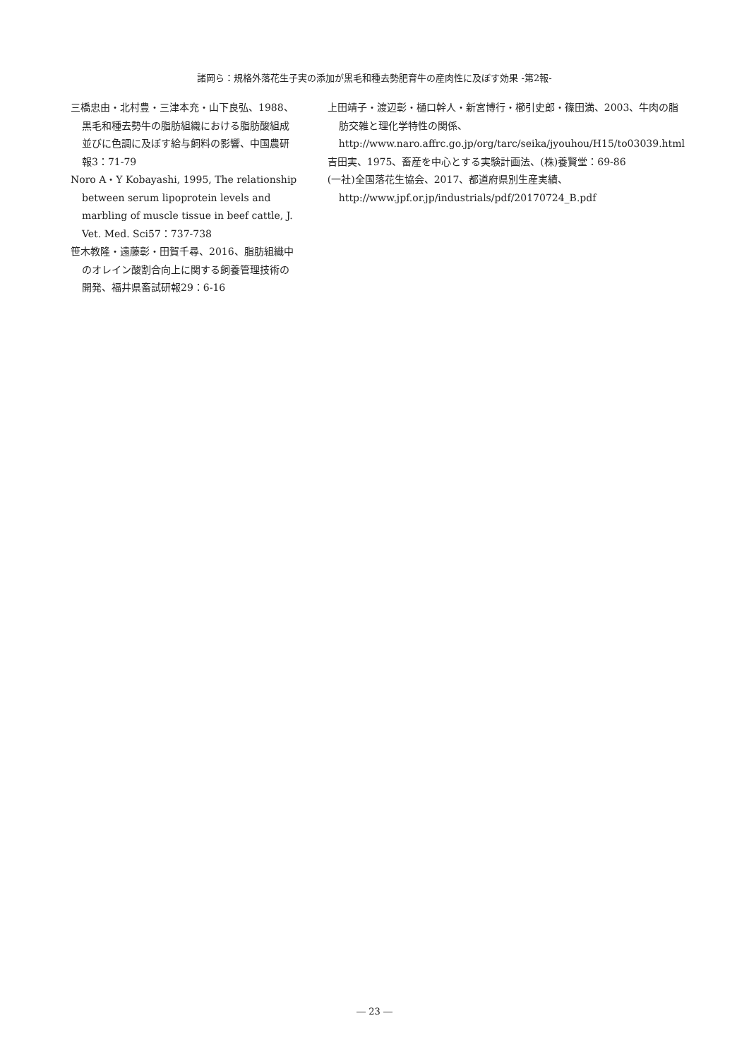諸岡ら：規格外落花生子実の添加が黒毛和種去勢肥育牛の産肉性に及ぼす効果 -第2報-
三橋忠由・北村豊・三津本充・山下良弘、1988、黒毛和種去勢牛の脂肪組織における脂肪酸組成並びに色調に及ぼす給与飼料の影響、中国農研報3：71-79
Noro A・Y Kobayashi, 1995, The relationship between serum lipoprotein levels and marbling of muscle tissue in beef cattle, J. Vet. Med. Sci57：737-738
笹木教隆・遠藤彰・田賀千尋、2016、脂肪組織中のオレイン酸割合向上に関する飼養管理技術の開発、福井県畜試研報29：6-16
上田靖子・渡辺彰・樋口幹人・新宮博行・櫛引史郎・篠田満、2003、牛肉の脂肪交雑と理化学特性の関係、http://www.naro.affrc.go.jp/org/tarc/seika/jyouhou/H15/to03039.html
吉田実、1975、畜産を中心とする実験計画法、(株)養賢堂：69-86
(一社)全国落花生協会、2017、都道府県別生産実績、http://www.jpf.or.jp/industrials/pdf/20170724_B.pdf
― 23 ―